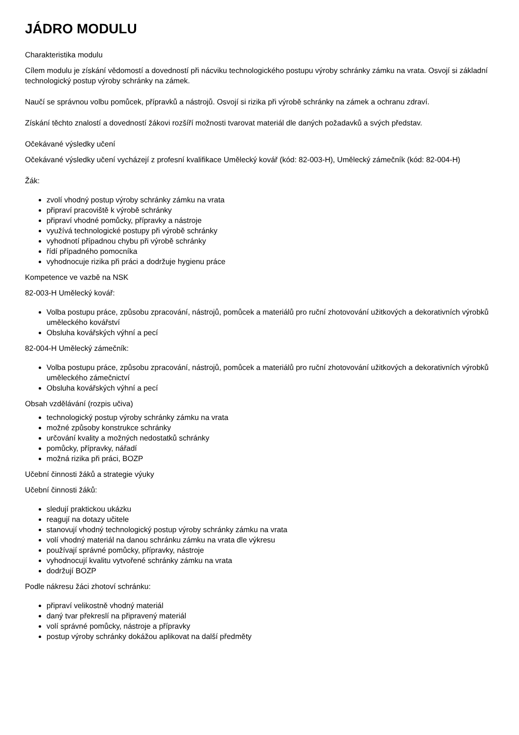JÁDRO MODULU
Charakteristika modulu
Cílem modulu je získání vědomostí a dovedností při nácviku technologického postupu výroby schránky zámku na vrata. Osvojí si základní technologický postup výroby schránky na zámek.
Naučí se správnou volbu pomůcek, přípravků a nástrojů. Osvojí si rizika při výrobě schránky na zámek a ochranu zdraví.
Získání těchto znalostí a dovedností žákovi rozšíří možnosti tvarovat materiál dle daných požadavků a svých představ.
Očekávané výsledky učení
Očekávané výsledky učení vycházejí z profesní kvalifikace Umělecký kovář (kód: 82-003-H), Umělecký zámečník (kód: 82-004-H)
Žák:
zvolí vhodný postup výroby schránky zámku na vrata
připraví pracoviště k výrobě schránky
připraví vhodné pomůcky, přípravky a nástroje
využívá technologické postupy při výrobě schránky
vyhodnotí případnou chybu při výrobě schránky
řídí případného pomocníka
vyhodnocuje rizika při práci a dodržuje hygienu práce
Kompetence ve vazbě na NSK
82-003-H Umělecký kovář:
Volba postupu práce, způsobu zpracování, nástrojů, pomůcek a materiálů pro ruční zhotovování užitkových a dekorativních výrobků uměleckého kovářství
Obsluha kovářských výhní a pecí
82-004-H Umělecký zámečník:
Volba postupu práce, způsobu zpracování, nástrojů, pomůcek a materiálů pro ruční zhotovování užitkových a dekorativních výrobků uměleckého zámečnictví
Obsluha kovářských výhní a pecí
Obsah vzdělávání (rozpis učiva)
technologický postup výroby schránky zámku na vrata
možné způsoby konstrukce schránky
určování kvality a možných nedostatků schránky
pomůcky, přípravky, nářadí
možná rizika při práci, BOZP
Učební činnosti žáků a strategie výuky
Učební činnosti žáků:
sledují praktickou ukázku
reagují na dotazy učitele
stanovují vhodný technologický postup výroby schránky zámku na vrata
volí vhodný materiál na danou schránku zámku na vrata dle výkresu
používají správné pomůcky, přípravky, nástroje
vyhodnocují kvalitu vytvořené schránky zámku na vrata
dodržují BOZP
Podle nákresu žáci zhotoví schránku:
připraví velikostně vhodný materiál
daný tvar překreslí na připravený materiál
volí správné pomůcky, nástroje a přípravky
postup výroby schránky dokážou aplikovat na další předměty